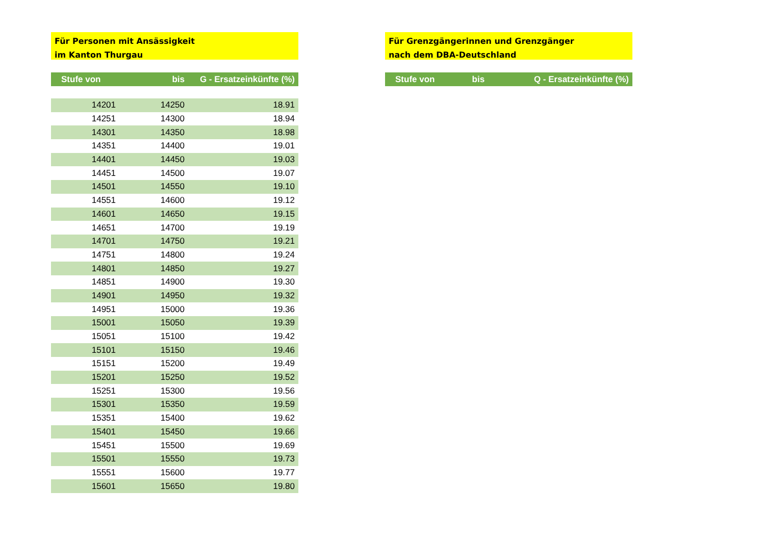Für Personen mit Ansässigkeit
im Kanton Thurgau
| Stufe von | bis | G - Ersatzeinkünfte (%) |
| --- | --- | --- |
| 14201 | 14250 | 18.91 |
| 14251 | 14300 | 18.94 |
| 14301 | 14350 | 18.98 |
| 14351 | 14400 | 19.01 |
| 14401 | 14450 | 19.03 |
| 14451 | 14500 | 19.07 |
| 14501 | 14550 | 19.10 |
| 14551 | 14600 | 19.12 |
| 14601 | 14650 | 19.15 |
| 14651 | 14700 | 19.19 |
| 14701 | 14750 | 19.21 |
| 14751 | 14800 | 19.24 |
| 14801 | 14850 | 19.27 |
| 14851 | 14900 | 19.30 |
| 14901 | 14950 | 19.32 |
| 14951 | 15000 | 19.36 |
| 15001 | 15050 | 19.39 |
| 15051 | 15100 | 19.42 |
| 15101 | 15150 | 19.46 |
| 15151 | 15200 | 19.49 |
| 15201 | 15250 | 19.52 |
| 15251 | 15300 | 19.56 |
| 15301 | 15350 | 19.59 |
| 15351 | 15400 | 19.62 |
| 15401 | 15450 | 19.66 |
| 15451 | 15500 | 19.69 |
| 15501 | 15550 | 19.73 |
| 15551 | 15600 | 19.77 |
| 15601 | 15650 | 19.80 |
Für Grenzgängerinnen und Grenzgänger
nach dem DBA-Deutschland
| Stufe von | bis | Q - Ersatzeinkünfte (%) |
| --- | --- | --- |